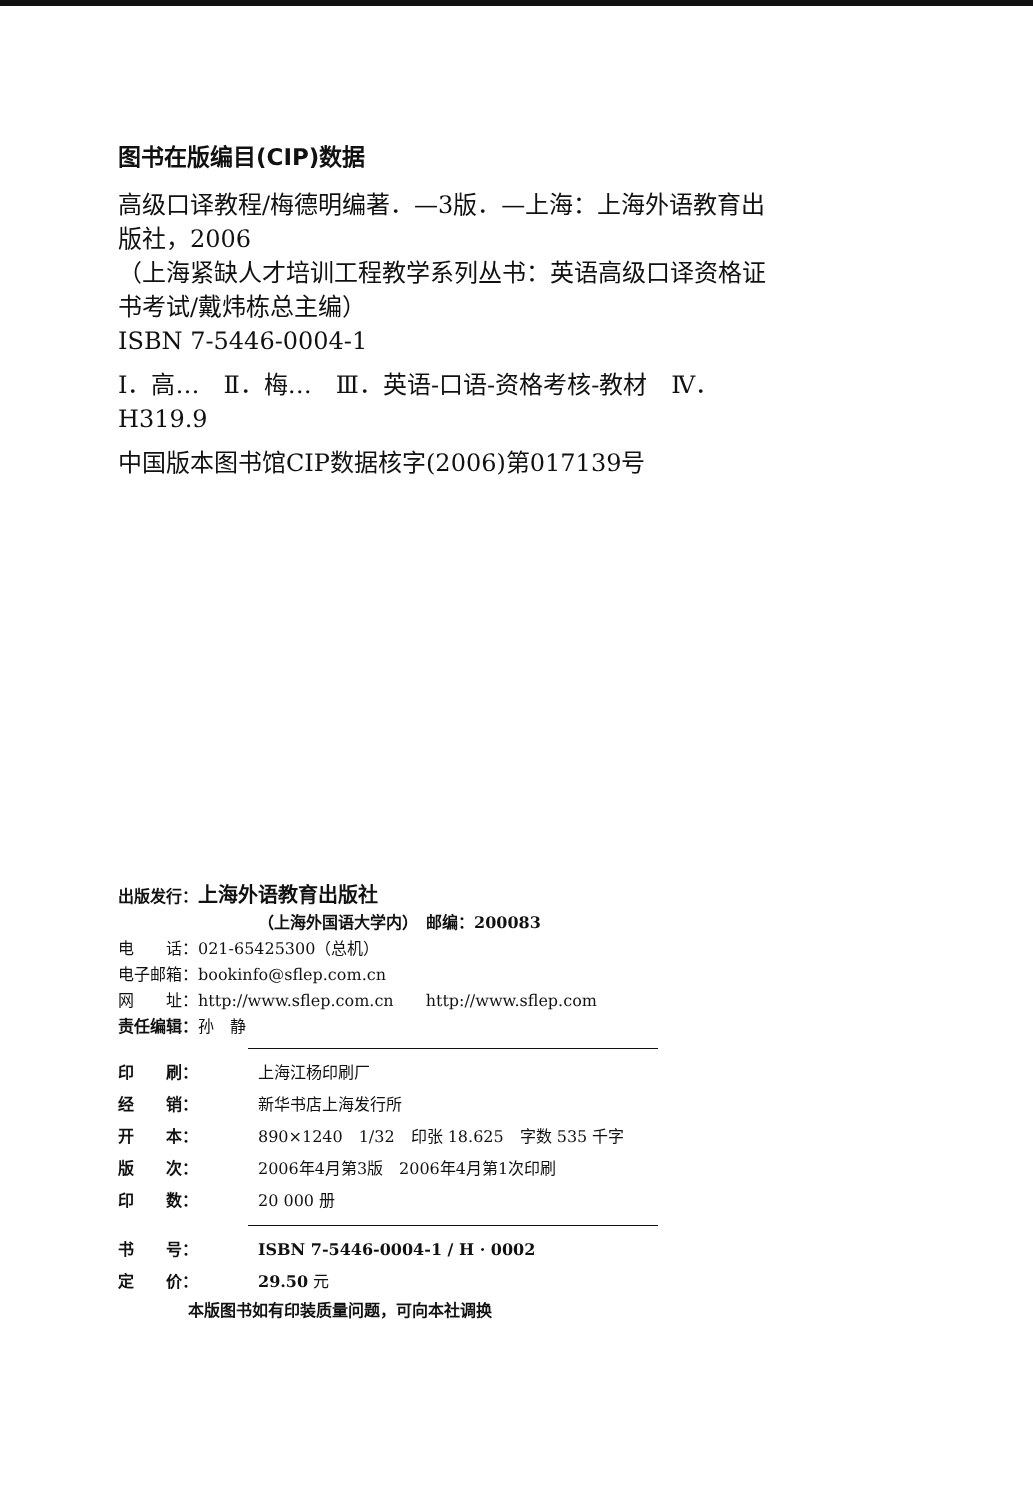图书在版编目(CIP)数据
高级口译教程/梅德明编著．—3版．—上海：上海外语教育出版社，2006
（上海紧缺人才培训工程教学系列丛书：英语高级口译资格证书考试/戴炜栋总主编）
ISBN 7-5446-0004-1
Ⅰ．高…　Ⅱ．梅…　Ⅲ．英语-口语-资格考核-教材　Ⅳ．H319.9
中国版本图书馆CIP数据核字(2006)第017139号
出版发行：上海外语教育出版社
（上海外国语大学内）　邮编：200083
电　　话：021-65425300（总机）
电子邮箱：bookinfo@sflep.com.cn
网　　址：http://www.sflep.com.cn　　http://www.sflep.com
责任编辑：孙　静
| 印 刷： | 上海江杨印刷厂 |
| 经 销： | 新华书店上海发行所 |
| 开 本： | 890×1240 1/32 印张 18.625 字数 535 千字 |
| 版 次： | 2006年4月第3版 2006年4月第1次印刷 |
| 印 数： | 20 000 册 |
| 书 号： | ISBN 7-5446-0004-1 / H · 0002 |
| 定 价： | 29.50 元 |
本版图书如有印装质量问题，可向本社调换